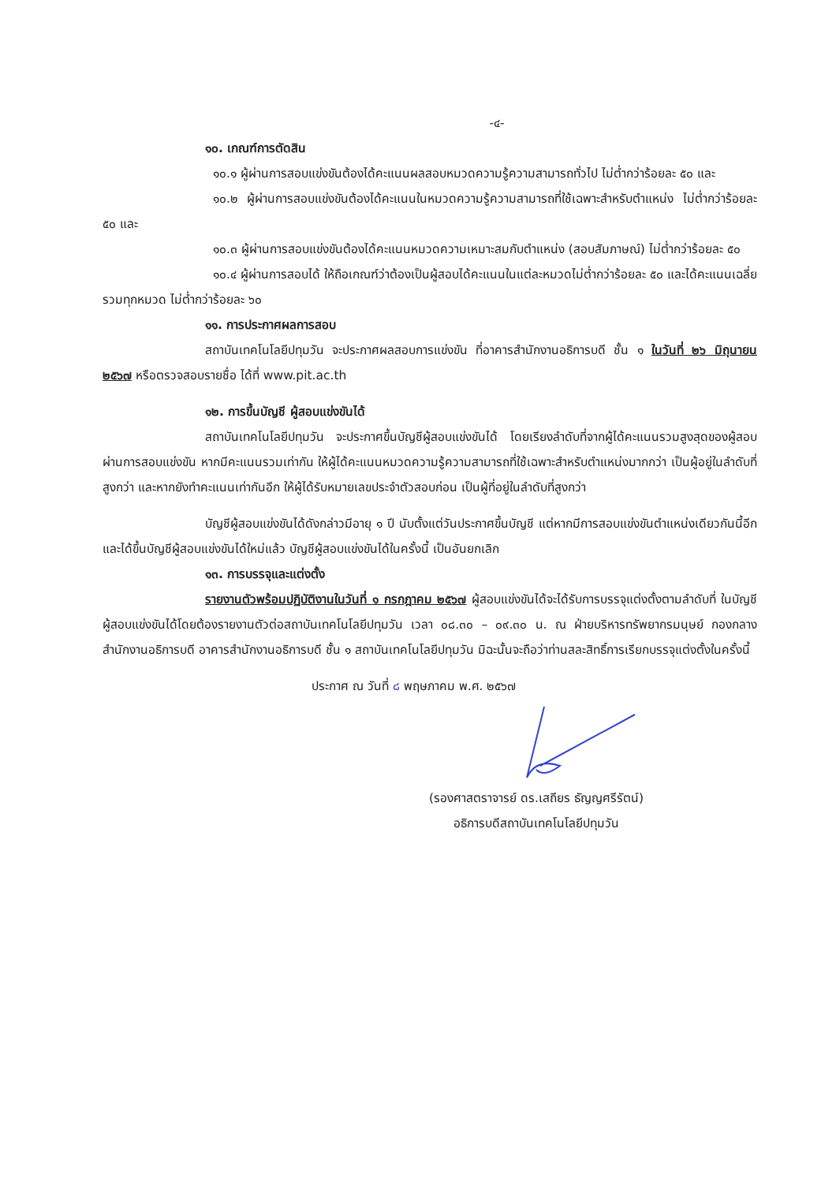-๔-
๑๐. เกณฑ์การตัดสิน
๑๐.๑ ผู้ผ่านการสอบแข่งขันต้องได้คะแนนผลสอบหมวดความรู้ความสามารถทั่วไป ไม่ต่ำกว่าร้อยละ ๕๐ และ
๑๐.๒ ผู้ผ่านการสอบแข่งขันต้องได้คะแนนในหมวดความรู้ความสามารถที่ใช้เฉพาะสำหรับตำแหน่ง ไม่ต่ำกว่าร้อยละ ๕๐ และ
๑๐.๓ ผู้ผ่านการสอบแข่งขันต้องได้คะแนนหมวดความเหมาะสมกับตำแหน่ง (สอบสัมภาษณ์) ไม่ต่ำกว่าร้อยละ ๕๐
๑๐.๔ ผู้ผ่านการสอบได้ ให้ถือเกณฑ์ว่าต้องเป็นผู้สอบได้คะแนนในแต่ละหมวดไม่ต่ำกว่าร้อยละ ๕๐ และได้คะแนนเฉลี่ยรวมทุกหมวด ไม่ต่ำกว่าร้อยละ ๖๐
๑๑. การประกาศผลการสอบ
สถาบันเทคโนโลยีปทุมวัน จะประกาศผลสอบการแข่งขัน ที่อาคารสำนักงานอธิการบดี ชั้น ๑ ในวันที่ ๒๖ มิถุนายน ๒๕๖๗ หรือตรวจสอบรายชื่อ ได้ที่ www.pit.ac.th
๑๒. การขึ้นบัญชี ผู้สอบแข่งขันได้
สถาบันเทคโนโลยีปทุมวัน จะประกาศขึ้นบัญชีผู้สอบแข่งขันได้ โดยเรียงลำดับที่จากผู้ได้คะแนนรวมสูงสุดของผู้สอบผ่านการสอบแข่งขัน หากมีคะแนนรวมเท่ากัน ให้ผู้ได้คะแนนหมวดความรู้ความสามารถที่ใช้เฉพาะสำหรับตำแหน่งมากกว่า เป็นผู้อยู่ในลำดับที่สูงกว่า และหากยังทำคะแนนเท่ากันอีก ให้ผู้ได้รับหมายเลขประจำตัวสอบก่อน เป็นผู้ที่อยู่ในลำดับที่สูงกว่า
บัญชีผู้สอบแข่งขันได้ดังกล่าวมีอายุ ๑ ปี นับตั้งแต่วันประกาศขึ้นบัญชี แต่หากมีการสอบแข่งขันตำแหน่งเดียวกันนี้อีก และได้ขึ้นบัญชีผู้สอบแข่งขันได้ใหม่แล้ว บัญชีผู้สอบแข่งขันได้ในครั้งนี้ เป็นอันยกเลิก
๑๓. การบรรจุและแต่งตั้ง
รายงานตัวพร้อมปฏิบัติงานในวันที่ ๑ กรกฎาคม ๒๕๖๗ ผู้สอบแข่งขันได้จะได้รับการบรรจุแต่งตั้งตามลำดับที่ ในบัญชีผู้สอบแข่งขันได้โดยต้องรายงานตัวต่อสถาบันเทคโนโลยีปทุมวัน เวลา ๐๘.๓๐ – ๐๙.๓๐ น. ณ ฝ่ายบริหารทรัพยากรมนุษย์ กองกลาง สำนักงานอธิการบดี อาคารสำนักงานอธิการบดี ชั้น ๑ สถาบันเทคโนโลยีปทุมวัน มิฉะนั้นจะถือว่าท่านสละสิทธิ์การเรียกบรรจุแต่งตั้งในครั้งนี้
ประกาศ ณ วันที่ ๘ พฤษภาคม พ.ศ. ๒๕๖๗
(รองศาสตราจารย์ ดร.เสถียร ธัญญศรีรัตน์)
อธิการบดีสถาบันเทคโนโลยีปทุมวัน